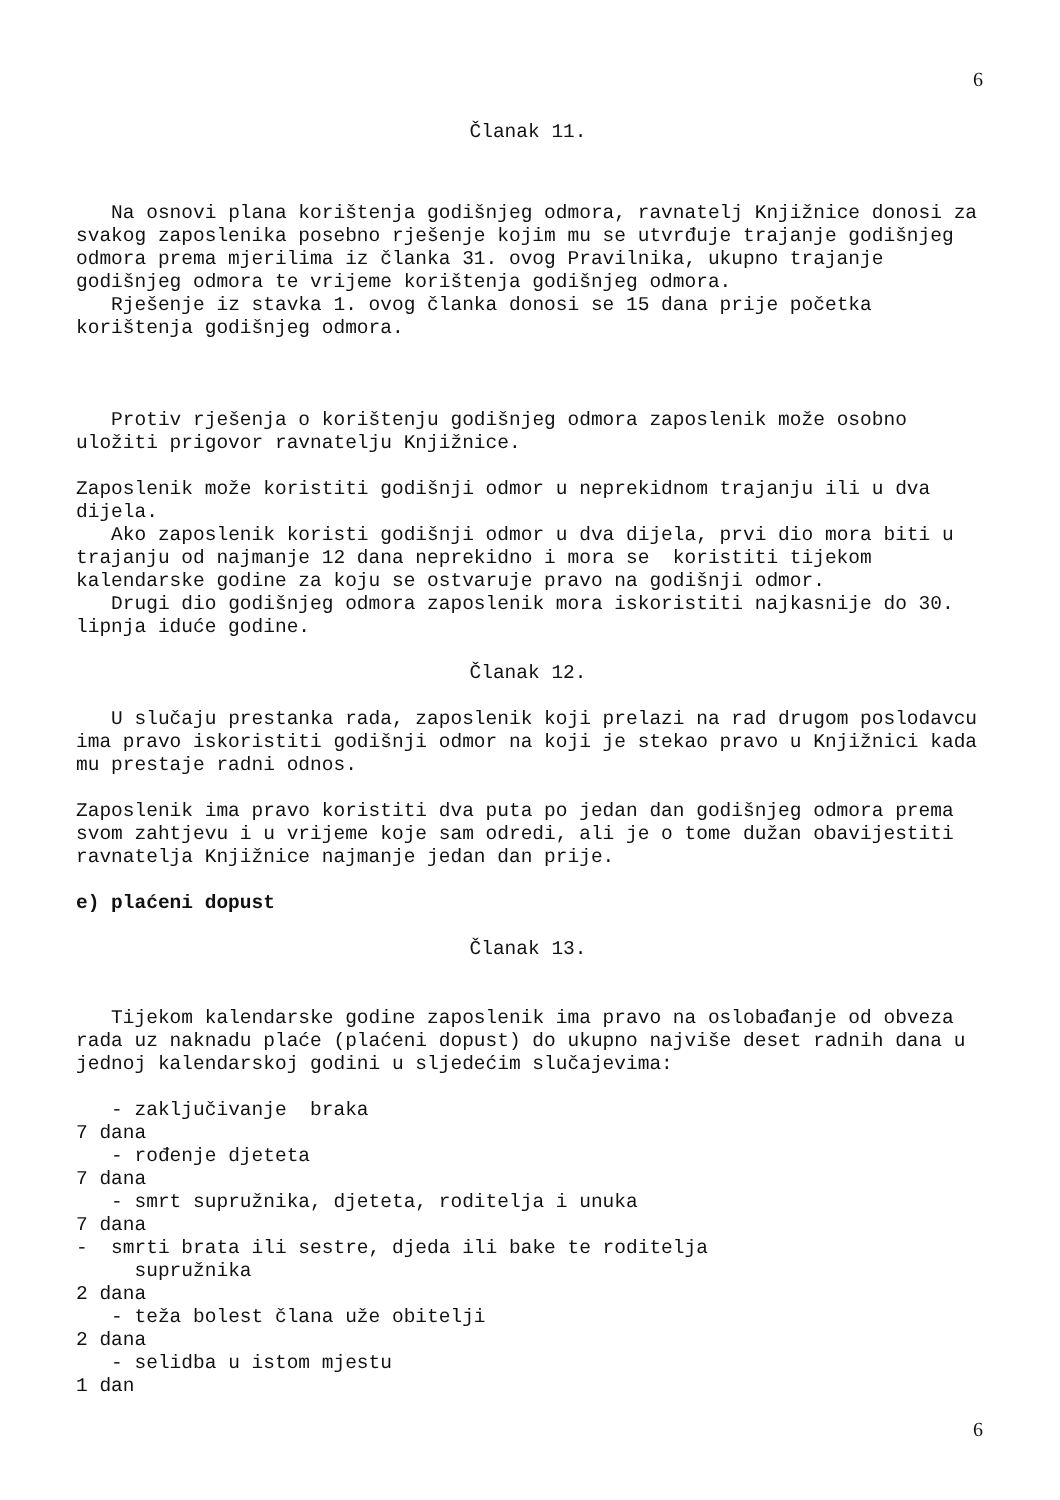6
Članak 11.
Na osnovi plana korištenja godišnjeg odmora, ravnatelj Knjižnice donosi za svakog zaposlenika posebno rješenje kojim mu se utvrđuje trajanje godišnjeg odmora prema mjerilima iz članka 31. ovog Pravilnika, ukupno trajanje godišnjeg odmora te vrijeme korištenja godišnjeg odmora.
Rješenje iz stavka 1. ovog članka donosi se 15 dana prije početka korištenja godišnjeg odmora.
Protiv rješenja o korištenju godišnjeg odmora zaposlenik može osobno uložiti prigovor ravnatelju Knjižnice.
Zaposlenik može koristiti godišnji odmor u neprekidnom trajanju ili u dva dijela.
Ako zaposlenik koristi godišnji odmor u dva dijela, prvi dio mora biti u trajanju od najmanje 12 dana neprekidno i mora se koristiti tijekom kalendarske godine za koju se ostvaruje pravo na godišnji odmor.
Drugi dio godišnjeg odmora zaposlenik mora iskoristiti najkasnije do 30. lipnja iduće godine.
Članak 12.
U slučaju prestanka rada, zaposlenik koji prelazi na rad drugom poslodavcu ima pravo iskoristiti godišnji odmor na koji je stekao pravo u Knjižnici kada mu prestaje radni odnos.
Zaposlenik ima pravo koristiti dva puta po jedan dan godišnjeg odmora prema svom zahtjevu i u vrijeme koje sam odredi, ali je o tome dužan obavijestiti ravnatelja Knjižnice najmanje jedan dan prije.
e) plaćeni dopust
Članak 13.
Tijekom kalendarske godine zaposlenik ima pravo na oslobađanje od obveza rada uz naknadu plaće (plaćeni dopust) do ukupno najviše deset radnih dana u jednoj kalendarskoj godini u sljedećim slučajevima:
- zaključivanje braka 7 dana - rođenje djeteta 7 dana - smrt supružnika, djeteta, roditelja i unuka 7 dana - smrti brata ili sestre, djeda ili bake te roditelja supružnika 2 dana - teža bolest člana uže obitelji 2 dana - selidba u istom mjestu 1 dan
6